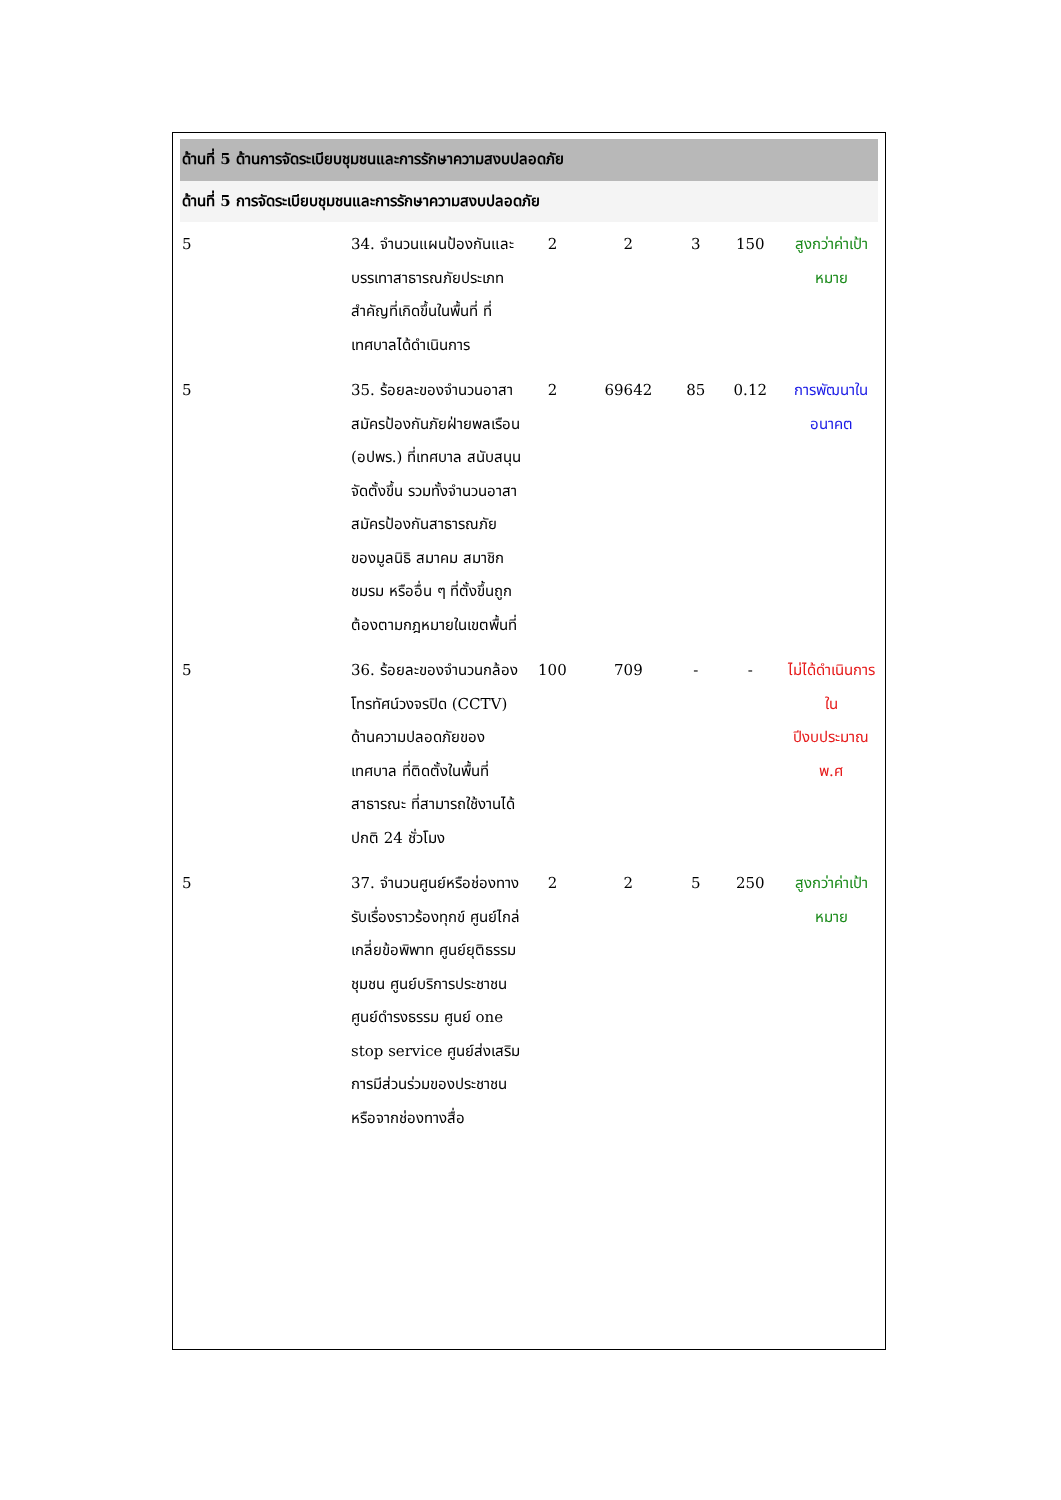| ด้านที่ 5 ด้านการจัดระเบียบชุมชนและการรักษาความสงบปลอดภัย | | | | | | |
| ด้านที่ 5 การจัดระเบียบชุมชนและการรักษาความสงบปลอดภัย | | | | | | |
| 5 | 34. จำนวนแผนป้องกันและบรรเทาสาธารณภัยประเภทสำคัญที่เกิดขึ้นในพื้นที่ ที่เทศบาลได้ดำเนินการ | 2 | 2 | 3 | 150 | สูงกว่าค่าเป้าหมาย |
| 5 | 35. ร้อยละของจำนวนอาสาสมัครป้องกันภัยฝ่ายพลเรือน (อปพร.) ที่เทศบาล สนับสนุนจัดตั้งขึ้น รวมทั้งจำนวนอาสาสมัครป้องกันสาธารณภัยของมูลนิธิ สมาคม สมาชิก ชมรม หรืออื่น ๆ ที่ตั้งขึ้นถูกต้องตามกฎหมายในเขตพื้นที่ | 2 | 69642 | 85 | 0.12 | การพัฒนาในอนาคต |
| 5 | 36. ร้อยละของจำนวนกล้องโทรทัศน์วงจรปิด (CCTV) ด้านความปลอดภัยของ เทศบาล ที่ติดตั้งในพื้นที่สาธารณะ ที่สามารถใช้งานได้ปกติ 24 ชั่วโมง | 100 | 709 | - | - | ไม่ได้ดำเนินการใน ปีงบประมาณ พ.ศ |
| 5 | 37. จำนวนศูนย์หรือช่องทางรับเรื่องราวร้องทุกข์ ศูนย์ไกล่เกลี่ยข้อพิพาท ศูนย์ยุติธรรมชุมชน ศูนย์บริการประชาชน ศูนย์ดำรงธรรม ศูนย์ one stop service ศูนย์ส่งเสริมการมีส่วนร่วมของประชาชนหรือจากช่องทางสื่อ | 2 | 2 | 5 | 250 | สูงกว่าค่าเป้าหมาย |